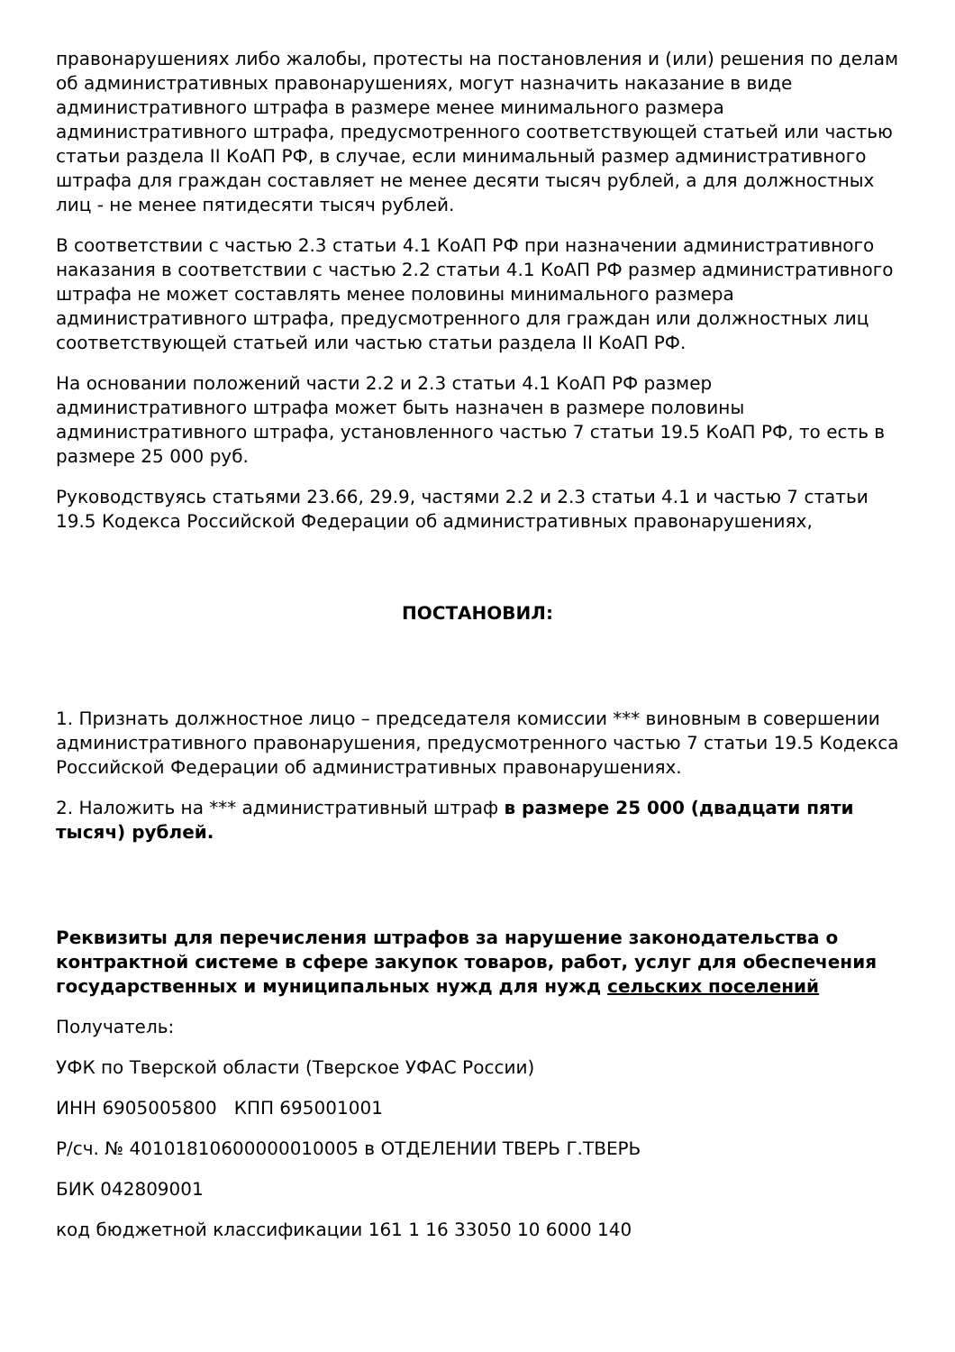правонарушениях либо жалобы, протесты на постановления и (или) решения по делам об административных правонарушениях, могут назначить наказание в виде административного штрафа в размере менее минимального размера административного штрафа, предусмотренного соответствующей статьей или частью статьи раздела II КоАП РФ, в случае, если минимальный размер административного штрафа для граждан составляет не менее десяти тысяч рублей, а для должностных лиц - не менее пятидесяти тысяч рублей.
В соответствии с частью 2.3 статьи 4.1 КоАП РФ при назначении административного наказания в соответствии с частью 2.2 статьи 4.1 КоАП РФ размер административного штрафа не может составлять менее половины минимального размера административного штрафа, предусмотренного для граждан или должностных лиц соответствующей статьей или частью статьи раздела II КоАП РФ.
На основании положений части 2.2 и 2.3 статьи 4.1 КоАП РФ размер административного штрафа может быть назначен в размере половины административного штрафа, установленного частью 7 статьи 19.5 КоАП РФ, то есть в размере 25 000 руб.
Руководствуясь статьями 23.66, 29.9, частями 2.2 и 2.3 статьи 4.1 и частью 7 статьи 19.5 Кодекса Российской Федерации об административных правонарушениях,
ПОСТАНОВИЛ:
1. Признать должностное лицо – председателя комиссии *** виновным в совершении административного правонарушения, предусмотренного частью 7 статьи 19.5 Кодекса Российской Федерации об административных правонарушениях.
2. Наложить на *** административный штраф в размере 25 000 (двадцати пяти тысяч) рублей.
Реквизиты для перечисления штрафов за нарушение законодательства о контрактной системе в сфере закупок товаров, работ, услуг для обеспечения государственных и муниципальных нужд для нужд сельских поселений
Получатель:
УФК по Тверской области (Тверское УФАС России)
ИНН 6905005800 КПП 695001001
Р/сч. № 40101810600000010005 в ОТДЕЛЕНИИ ТВЕРЬ Г.ТВЕРЬ
БИК 042809001
код бюджетной классификации 161 1 16 33050 10 6000 140